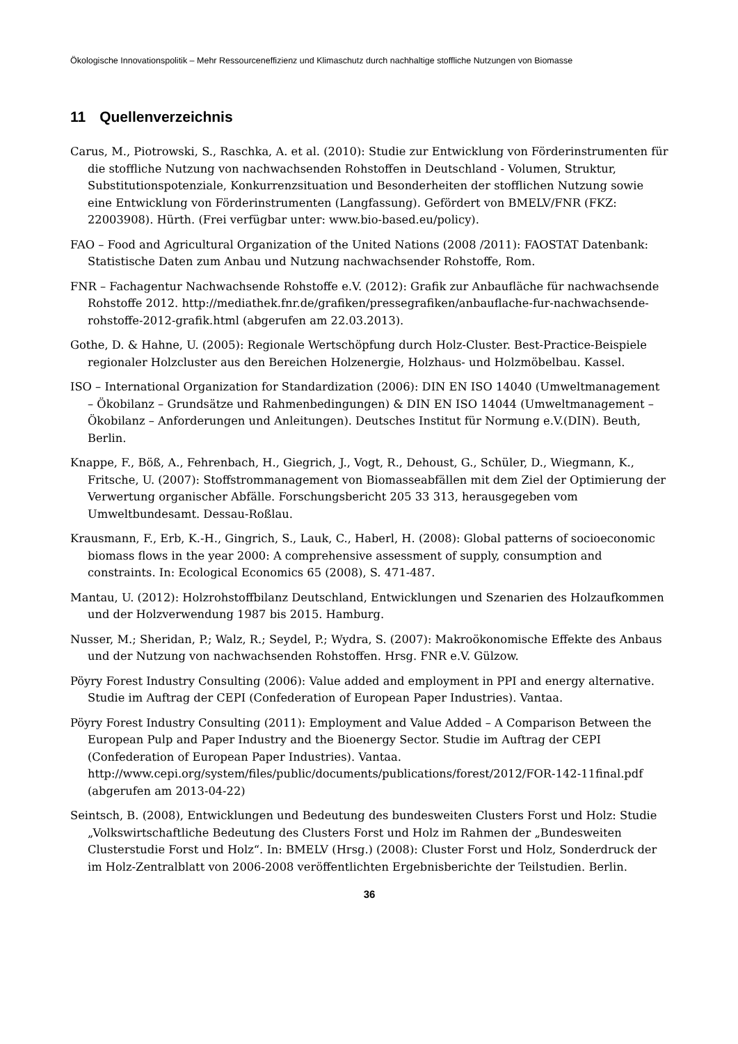Ökologische Innovationspolitik – Mehr Ressourceneffizienz und Klimaschutz durch nachhaltige stoffliche Nutzungen von Biomasse
11 Quellenverzeichnis
Carus, M., Piotrowski, S., Raschka, A. et al. (2010): Studie zur Entwicklung von Förderinstrumenten für die stoffliche Nutzung von nachwachsenden Rohstoffen in Deutschland - Volumen, Struktur, Substitutionspotenziale, Konkurrenzsituation und Besonderheiten der stofflichen Nutzung sowie eine Entwicklung von Förderinstrumenten (Langfassung). Gefördert von BMELV/FNR (FKZ: 22003908). Hürth. (Frei verfügbar unter: www.bio-based.eu/policy).
FAO – Food and Agricultural Organization of the United Nations (2008 /2011): FAOSTAT Datenbank: Statistische Daten zum Anbau und Nutzung nachwachsender Rohstoffe, Rom.
FNR – Fachagentur Nachwachsende Rohstoffe e.V. (2012): Grafik zur Anbaufläche für nachwachsende Rohstoffe 2012. http://mediathek.fnr.de/grafiken/pressegrafiken/anbauflache-fur-nachwachsende-rohstoffe-2012-grafik.html (abgerufen am 22.03.2013).
Gothe, D. & Hahne, U. (2005): Regionale Wertschöpfung durch Holz-Cluster. Best-Practice-Beispiele regionaler Holzcluster aus den Bereichen Holzenergie, Holzhaus- und Holzmöbelbau. Kassel.
ISO – International Organization for Standardization (2006): DIN EN ISO 14040 (Umweltmanagement – Ökobilanz – Grundsätze und Rahmenbedingungen) & DIN EN ISO 14044 (Umweltmanagement – Ökobilanz – Anforderungen und Anleitungen). Deutsches Institut für Normung e.V.(DIN). Beuth, Berlin.
Knappe, F., Böß, A., Fehrenbach, H., Giegrich, J., Vogt, R., Dehoust, G., Schüler, D., Wiegmann, K., Fritsche, U. (2007): Stoffstrommanagement von Biomasseabfällen mit dem Ziel der Optimierung der Verwertung organischer Abfälle. Forschungsbericht 205 33 313, herausgegeben vom Umweltbundesamt. Dessau-Roßlau.
Krausmann, F., Erb, K.-H., Gingrich, S., Lauk, C., Haberl, H. (2008): Global patterns of socioeconomic biomass flows in the year 2000: A comprehensive assessment of supply, consumption and constraints. In: Ecological Economics 65 (2008), S. 471-487.
Mantau, U. (2012): Holzrohstoffbilanz Deutschland, Entwicklungen und Szenarien des Holzaufkommen und der Holzverwendung 1987 bis 2015. Hamburg.
Nusser, M.; Sheridan, P.; Walz, R.; Seydel, P.; Wydra, S. (2007): Makroökonomische Effekte des Anbaus und der Nutzung von nachwachsenden Rohstoffen. Hrsg. FNR e.V. Gülzow.
Pöyry Forest Industry Consulting (2006): Value added and employment in PPI and energy alternative. Studie im Auftrag der CEPI (Confederation of European Paper Industries). Vantaa.
Pöyry Forest Industry Consulting (2011): Employment and Value Added – A Comparison Between the European Pulp and Paper Industry and the Bioenergy Sector. Studie im Auftrag der CEPI (Confederation of European Paper Industries). Vantaa. http://www.cepi.org/system/files/public/documents/publications/forest/2012/FOR-142-11final.pdf (abgerufen am 2013-04-22)
Seintsch, B. (2008), Entwicklungen und Bedeutung des bundesweiten Clusters Forst und Holz: Studie „Volkswirtschaftliche Bedeutung des Clusters Forst und Holz im Rahmen der „Bundesweiten Clusterstudie Forst und Holz“. In: BMELV (Hrsg.) (2008): Cluster Forst und Holz, Sonderdruck der im Holz-Zentralblatt von 2006-2008 veröffentlichten Ergebnisberichte der Teilstudien. Berlin.
36